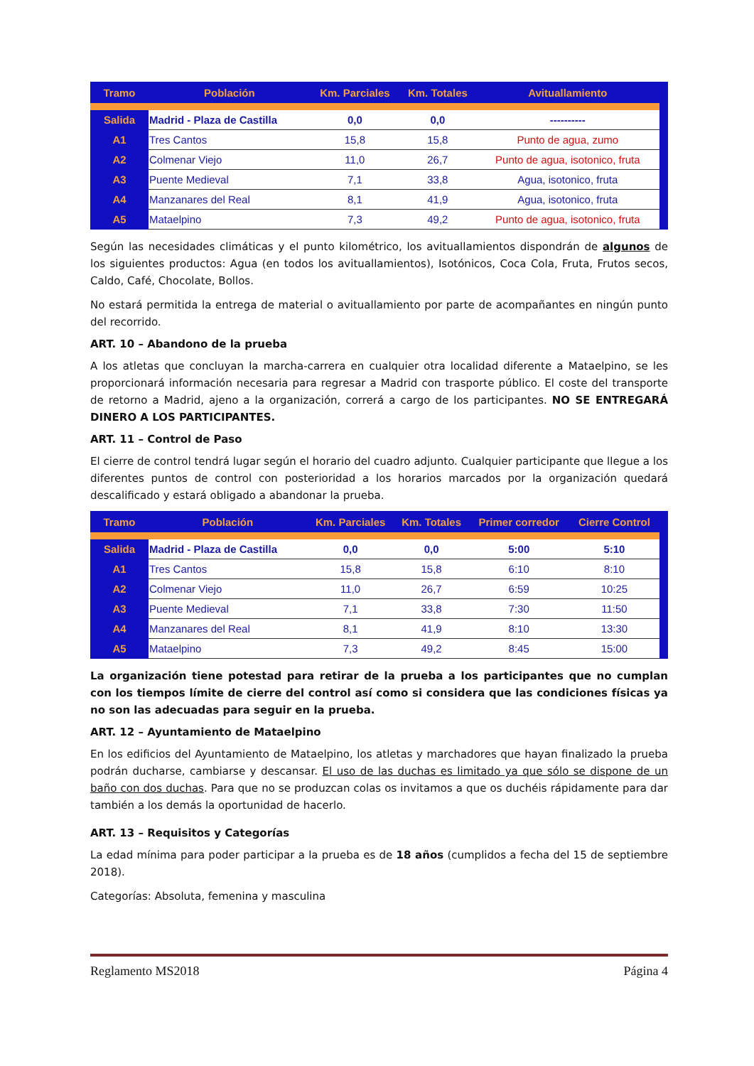| Tramo | Población | Km. Parciales | Km. Totales | Avituallamiento |
| --- | --- | --- | --- | --- |
| Salida | Madrid - Plaza de Castilla | 0,0 | 0,0 | ---------- |
| A1 | Tres Cantos | 15,8 | 15,8 | Punto de agua, zumo |
| A2 | Colmenar Viejo | 11,0 | 26,7 | Punto de agua, isotonico, fruta |
| A3 | Puente Medieval | 7,1 | 33,8 | Agua, isotonico, fruta |
| A4 | Manzanares del Real | 8,1 | 41,9 | Agua, isotonico, fruta |
| A5 | Mataelpino | 7,3 | 49,2 | Punto de agua, isotonico, fruta |
Según las necesidades climáticas y el punto kilométrico, los avituallamientos dispondrán de algunos de los siguientes productos: Agua (en todos los avituallamientos), Isotónicos, Coca Cola, Fruta, Frutos secos, Caldo, Café, Chocolate, Bollos.
No estará permitida la entrega de material o avituallamiento por parte de acompañantes en ningún punto del recorrido.
ART. 10 – Abandono de la prueba
A los atletas que concluyan la marcha-carrera en cualquier otra localidad diferente a Mataelpino, se les proporcionará información necesaria para regresar a Madrid con trasporte público. El coste del transporte de retorno a Madrid, ajeno a la organización, correrá a cargo de los participantes. NO SE ENTREGARÁ DINERO A LOS PARTICIPANTES.
ART. 11 – Control de Paso
El cierre de control tendrá lugar según el horario del cuadro adjunto. Cualquier participante que llegue a los diferentes puntos de control con posterioridad a los horarios marcados por la organización quedará descalificado y estará obligado a abandonar la prueba.
| Tramo | Población | Km. Parciales | Km. Totales | Primer corredor | Cierre Control |
| --- | --- | --- | --- | --- | --- |
| Salida | Madrid - Plaza de Castilla | 0,0 | 0,0 | 5:00 | 5:10 |
| A1 | Tres Cantos | 15,8 | 15,8 | 6:10 | 8:10 |
| A2 | Colmenar Viejo | 11,0 | 26,7 | 6:59 | 10:25 |
| A3 | Puente Medieval | 7,1 | 33,8 | 7:30 | 11:50 |
| A4 | Manzanares del Real | 8,1 | 41,9 | 8:10 | 13:30 |
| A5 | Mataelpino | 7,3 | 49,2 | 8:45 | 15:00 |
La organización tiene potestad para retirar de la prueba a los participantes que no cumplan con los tiempos límite de cierre del control así como si considera que las condiciones físicas ya no son las adecuadas para seguir en la prueba.
ART. 12 – Ayuntamiento de Mataelpino
En los edificios del Ayuntamiento de Mataelpino, los atletas y marchadores que hayan finalizado la prueba podrán ducharse, cambiarse y descansar. El uso de las duchas es limitado ya que sólo se dispone de un baño con dos duchas. Para que no se produzcan colas os invitamos a que os duchéis rápidamente para dar también a los demás la oportunidad de hacerlo.
ART. 13 – Requisitos y Categorías
La edad mínima para poder participar a la prueba es de 18 años (cumplidos a fecha del 15 de septiembre 2018).
Categorías: Absoluta, femenina y masculina
Reglamento MS2018 Página 4